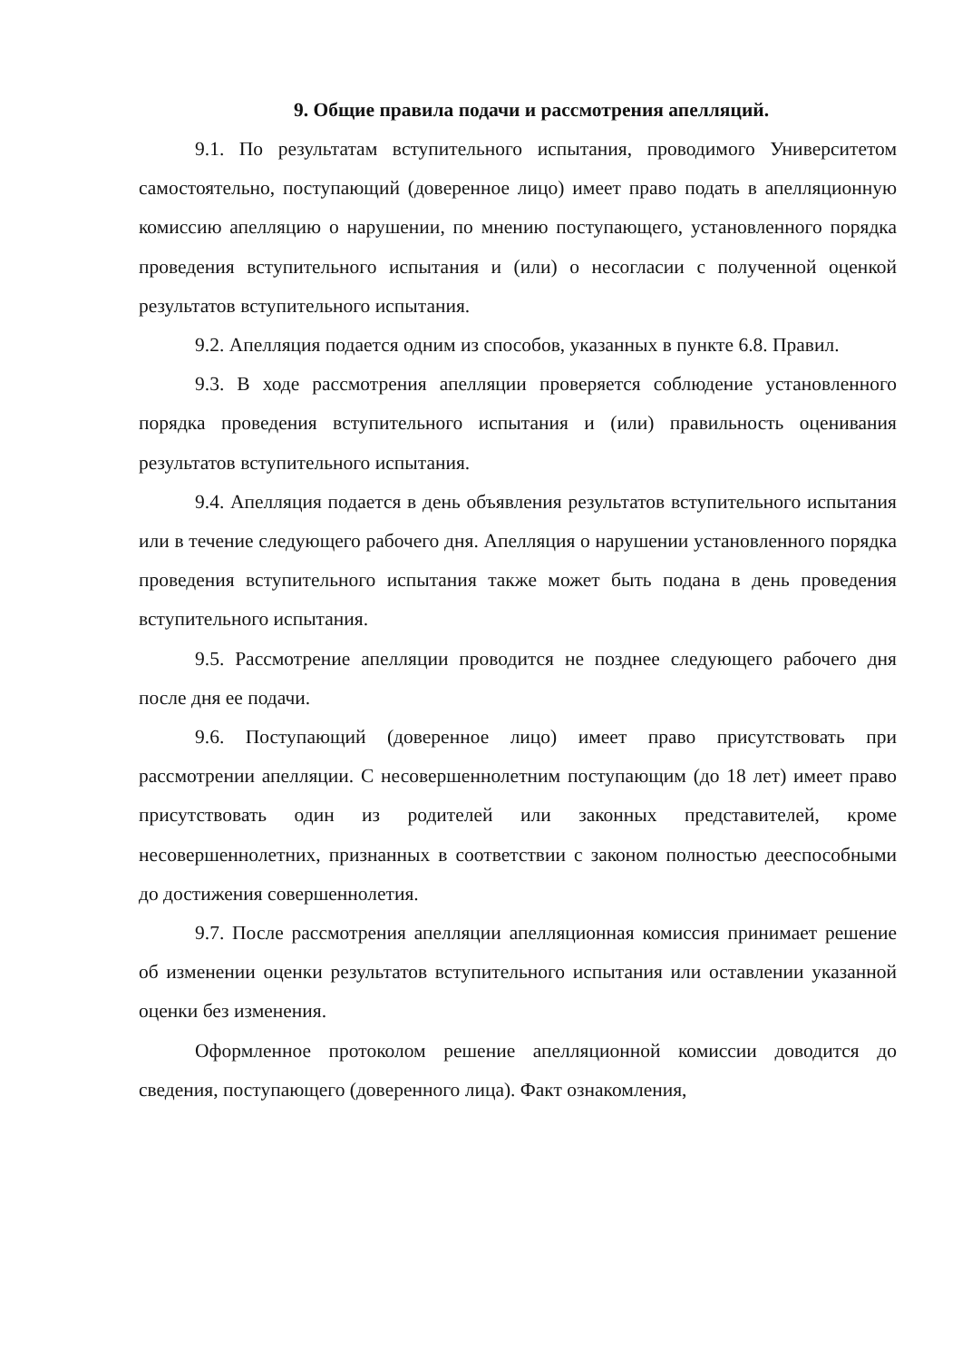9. Общие правила подачи и рассмотрения апелляций.
9.1. По результатам вступительного испытания, проводимого Университетом самостоятельно, поступающий (доверенное лицо) имеет право подать в апелляционную комиссию апелляцию о нарушении, по мнению поступающего, установленного порядка проведения вступительного испытания и (или) о несогласии с полученной оценкой результатов вступительного испытания.
9.2. Апелляция подается одним из способов, указанных в пункте 6.8. Правил.
9.3. В ходе рассмотрения апелляции проверяется соблюдение установленного порядка проведения вступительного испытания и (или) правильность оценивания результатов вступительного испытания.
9.4. Апелляция подается в день объявления результатов вступительного испытания или в течение следующего рабочего дня. Апелляция о нарушении установленного порядка проведения вступительного испытания также может быть подана в день проведения вступительного испытания.
9.5. Рассмотрение апелляции проводится не позднее следующего рабочего дня после дня ее подачи.
9.6. Поступающий (доверенное лицо) имеет право присутствовать при рассмотрении апелляции. С несовершеннолетним поступающим (до 18 лет) имеет право присутствовать один из родителей или законных представителей, кроме несовершеннолетних, признанных в соответствии с законом полностью дееспособными до достижения совершеннолетия.
9.7. После рассмотрения апелляции апелляционная комиссия принимает решение об изменении оценки результатов вступительного испытания или оставлении указанной оценки без изменения.
Оформленное протоколом решение апелляционной комиссии доводится до сведения, поступающего (доверенного лица). Факт ознакомления,